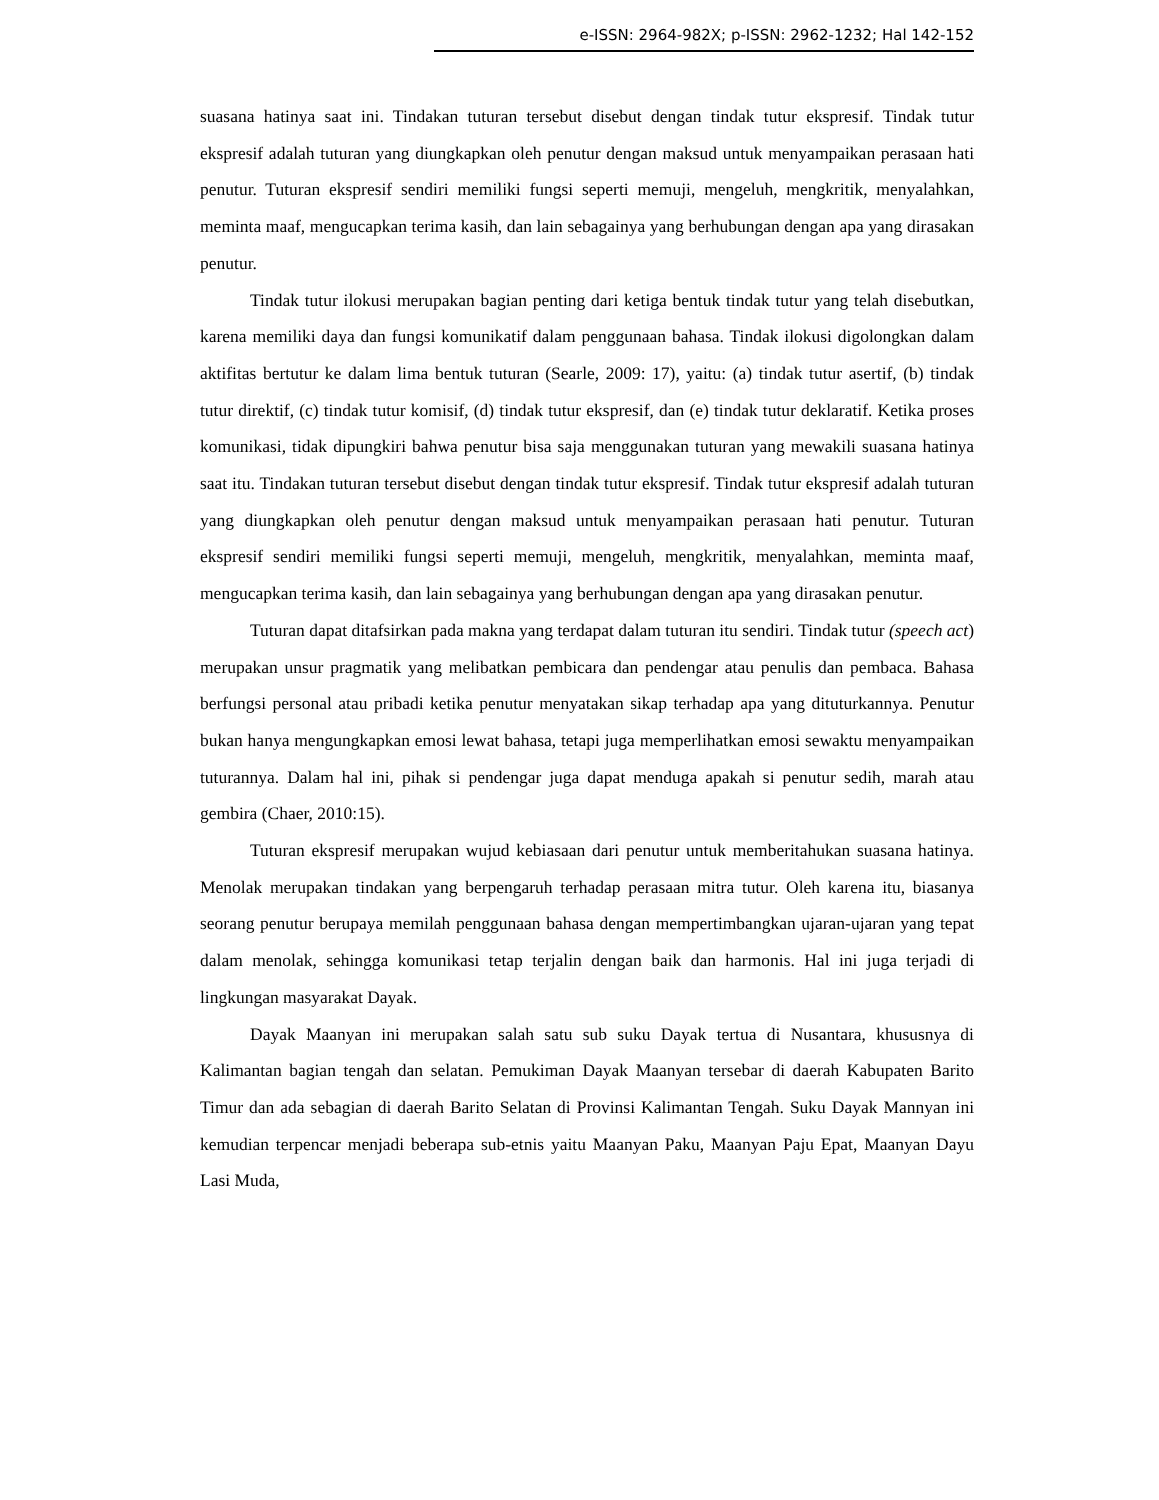e-ISSN: 2964-982X; p-ISSN: 2962-1232; Hal 142-152
suasana hatinya saat ini. Tindakan tuturan tersebut disebut dengan tindak tutur ekspresif. Tindak tutur ekspresif adalah tuturan yang diungkapkan oleh penutur dengan maksud untuk menyampaikan perasaan hati penutur. Tuturan ekspresif sendiri memiliki fungsi seperti memuji, mengeluh, mengkritik, menyalahkan, meminta maaf, mengucapkan terima kasih, dan lain sebagainya yang berhubungan dengan apa yang dirasakan penutur.
Tindak tutur ilokusi merupakan bagian penting dari ketiga bentuk tindak tutur yang telah disebutkan, karena memiliki daya dan fungsi komunikatif dalam penggunaan bahasa. Tindak ilokusi digolongkan dalam aktifitas bertutur ke dalam lima bentuk tuturan (Searle, 2009: 17), yaitu: (a) tindak tutur asertif, (b) tindak tutur direktif, (c) tindak tutur komisif, (d) tindak tutur ekspresif, dan (e) tindak tutur deklaratif. Ketika proses komunikasi, tidak dipungkiri bahwa penutur bisa saja menggunakan tuturan yang mewakili suasana hatinya saat itu. Tindakan tuturan tersebut disebut dengan tindak tutur ekspresif. Tindak tutur ekspresif adalah tuturan yang diungkapkan oleh penutur dengan maksud untuk menyampaikan perasaan hati penutur. Tuturan ekspresif sendiri memiliki fungsi seperti memuji, mengeluh, mengkritik, menyalahkan, meminta maaf, mengucapkan terima kasih, dan lain sebagainya yang berhubungan dengan apa yang dirasakan penutur.
Tuturan dapat ditafsirkan pada makna yang terdapat dalam tuturan itu sendiri. Tindak tutur (speech act) merupakan unsur pragmatik yang melibatkan pembicara dan pendengar atau penulis dan pembaca. Bahasa berfungsi personal atau pribadi ketika penutur menyatakan sikap terhadap apa yang dituturkannya. Penutur bukan hanya mengungkapkan emosi lewat bahasa, tetapi juga memperlihatkan emosi sewaktu menyampaikan tuturannya. Dalam hal ini, pihak si pendengar juga dapat menduga apakah si penutur sedih, marah atau gembira (Chaer, 2010:15).
Tuturan ekspresif merupakan wujud kebiasaan dari penutur untuk memberitahukan suasana hatinya. Menolak merupakan tindakan yang berpengaruh terhadap perasaan mitra tutur. Oleh karena itu, biasanya seorang penutur berupaya memilah penggunaan bahasa dengan mempertimbangkan ujaran-ujaran yang tepat dalam menolak, sehingga komunikasi tetap terjalin dengan baik dan harmonis. Hal ini juga terjadi di lingkungan masyarakat Dayak.
Dayak Maanyan ini merupakan salah satu sub suku Dayak tertua di Nusantara, khususnya di Kalimantan bagian tengah dan selatan. Pemukiman Dayak Maanyan tersebar di daerah Kabupaten Barito Timur dan ada sebagian di daerah Barito Selatan di Provinsi Kalimantan Tengah. Suku Dayak Mannyan ini kemudian terpencar menjadi beberapa sub-etnis yaitu Maanyan Paku, Maanyan Paju Epat, Maanyan Dayu Lasi Muda,